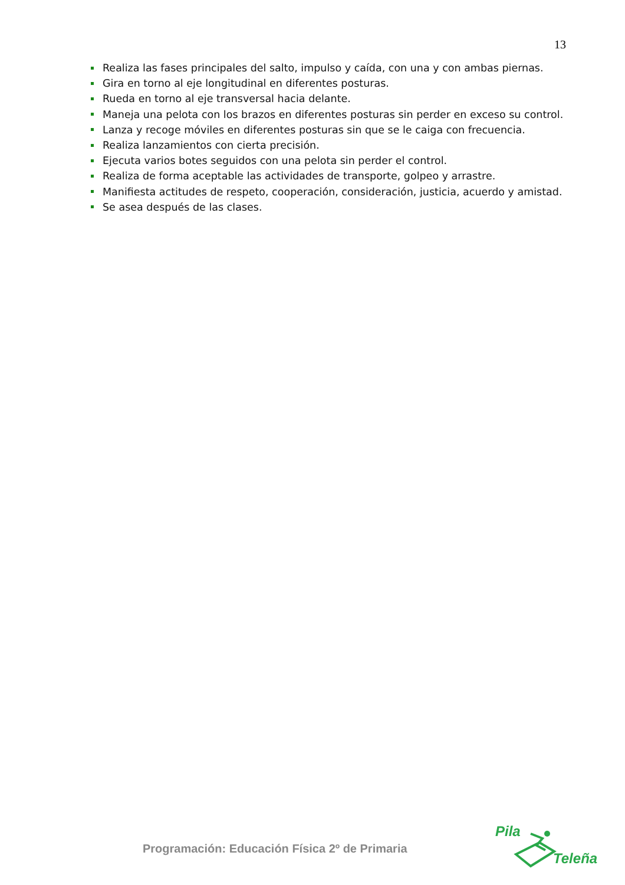13
Realiza las fases principales del salto, impulso y caída, con una y con ambas piernas.
Gira en torno al eje longitudinal en diferentes posturas.
Rueda en torno al eje transversal hacia delante.
Maneja una pelota con los brazos en diferentes posturas sin perder en exceso su control.
Lanza y recoge móviles en diferentes posturas sin que se le caiga con frecuencia.
Realiza lanzamientos con cierta precisión.
Ejecuta varios botes seguidos con una pelota sin perder el control.
Realiza de forma aceptable las actividades de transporte, golpeo y arrastre.
Manifiesta actitudes de respeto, cooperación, consideración, justicia, acuerdo y amistad.
Se asea después de las clases.
Programación: Educación Física 2º de Primaria
Pila
Teleña